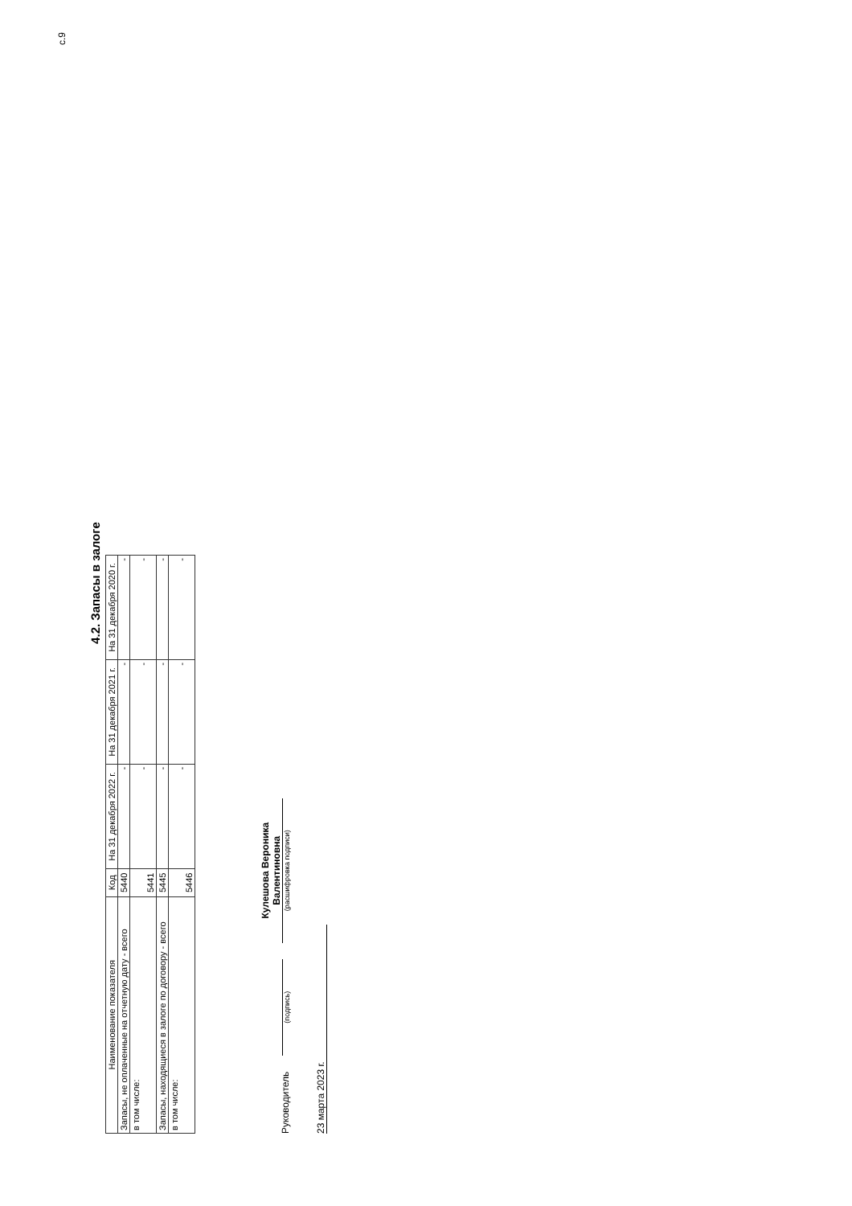с.9
4.2. Запасы в залоге
| Наименование показателя | Код | На 31 декабря 2022 г. | На 31 декабря 2021 г. | На 31 декабря 2020 г. |
| --- | --- | --- | --- | --- |
| Запасы, не оплаченные на отчетную дату - всего | 5440 | - | - | - |
| в том числе: | 5441 | - | - | - |
| Запасы, находящиеся в залоге по договору - всего | 5445 | - | - | - |
| в том числе: | 5446 | - | - | - |
Руководитель
(подпись)
Кулешова Вероника Валентиновна
(расшифровка подписи)
23 марта 2023 г.